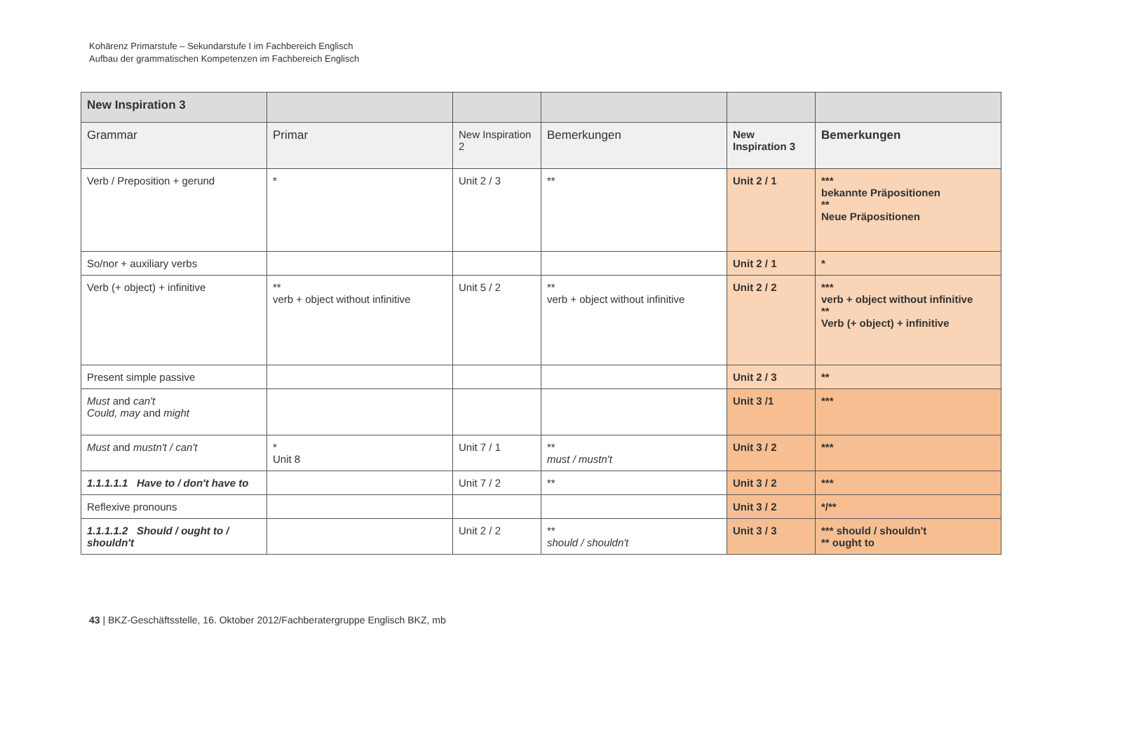Kohärenz Primarstufe – Sekundarstufe I im Fachbereich Englisch
Aufbau der grammatischen Kompetenzen im Fachbereich Englisch
| New Inspiration 3 | | | | | |
| --- | --- | --- | --- | --- | --- |
| Grammar | Primar | New Inspiration 2 | Bemerkungen | New Inspiration 3 | Bemerkungen |
| Verb / Preposition + gerund | * | Unit 2 / 3 | ** | Unit 2 / 1 | *** bekannte Präpositionen ** Neue Präpositionen |
| So/nor + auxiliary verbs | | | | Unit 2 / 1 | * |
| Verb (+ object) + infinitive | ** verb + object without infinitive | Unit 5 / 2 | ** verb + object without infinitive | Unit 2 / 2 | *** verb + object without infinitive ** Verb (+ object) + infinitive |
| Present simple passive | | | | Unit 2 / 3 | ** |
| Must and can't Could, may and might | | | | Unit 3 /1 | *** |
| Must and mustn't / can't | * Unit 8 | Unit 7 / 1 | ** must / mustn't | Unit 3 / 2 | *** |
| 1.1.1.1.1 Have to / don't have to | | Unit 7 / 2 | ** | Unit 3 / 2 | *** |
| Reflexive pronouns | | | | Unit 3 / 2 | */** |
| 1.1.1.1.2 Should / ought to / shouldn't | | Unit 2 / 2 | ** should / shouldn't | Unit 3 / 3 | *** should / shouldn't ** ought to |
43 | BKZ-Geschäftsstelle, 16. Oktober 2012/Fachberatergruppe Englisch BKZ, mb